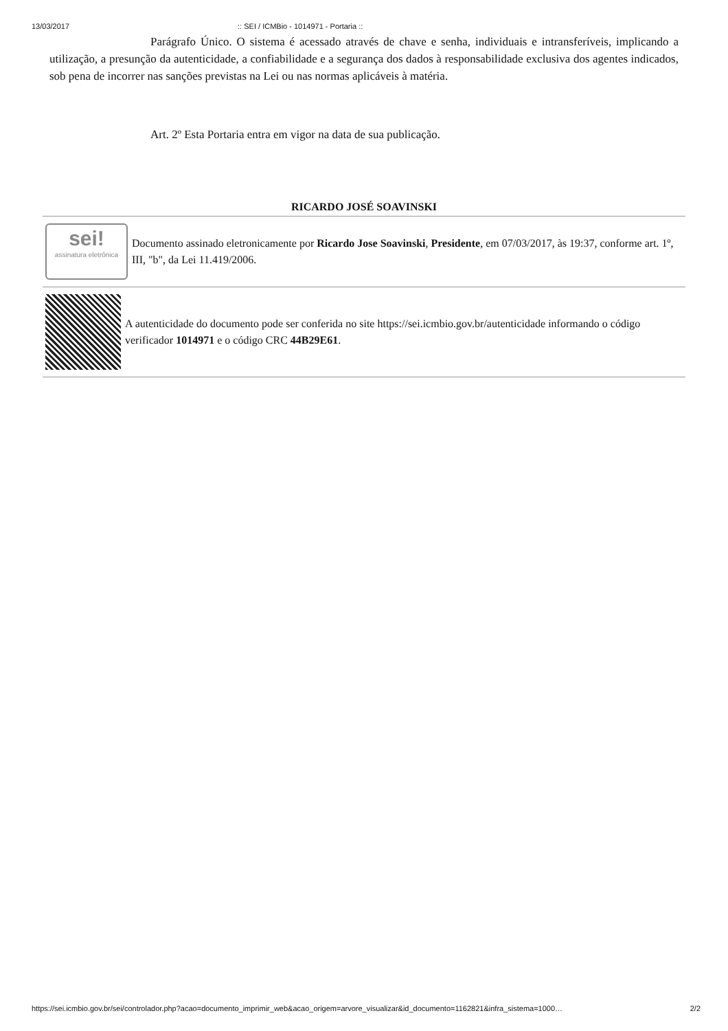13/03/2017:: SEI / ICMBio - 1014971 - Portaria ::
Parágrafo Único. O sistema é acessado através de chave e senha, individuais e intransferíveis, implicando a utilização, a presunção da autenticidade, a confiabilidade e a segurança dos dados à responsabilidade exclusiva dos agentes indicados, sob pena de incorrer nas sanções previstas na Lei ou nas normas aplicáveis à matéria.
Art. 2º Esta Portaria entra em vigor na data de sua publicação.
RICARDO JOSÉ SOAVINSKI
sei!
assinatura eletrônica
Documento assinado eletronicamente por Ricardo Jose Soavinski, Presidente, em 07/03/2017, às 19:37, conforme art. 1º, III, "b", da Lei 11.419/2006.
A autenticidade do documento pode ser conferida no site https://sei.icmbio.gov.br/autenticidade informando o código verificador 1014971 e o código CRC 44B29E61.
https://sei.icmbio.gov.br/sei/controlador.php?acao=documento_imprimir_web&acao_origem=arvore_visualizar&id_documento=1162821&infra_sistema=1000… 2/2